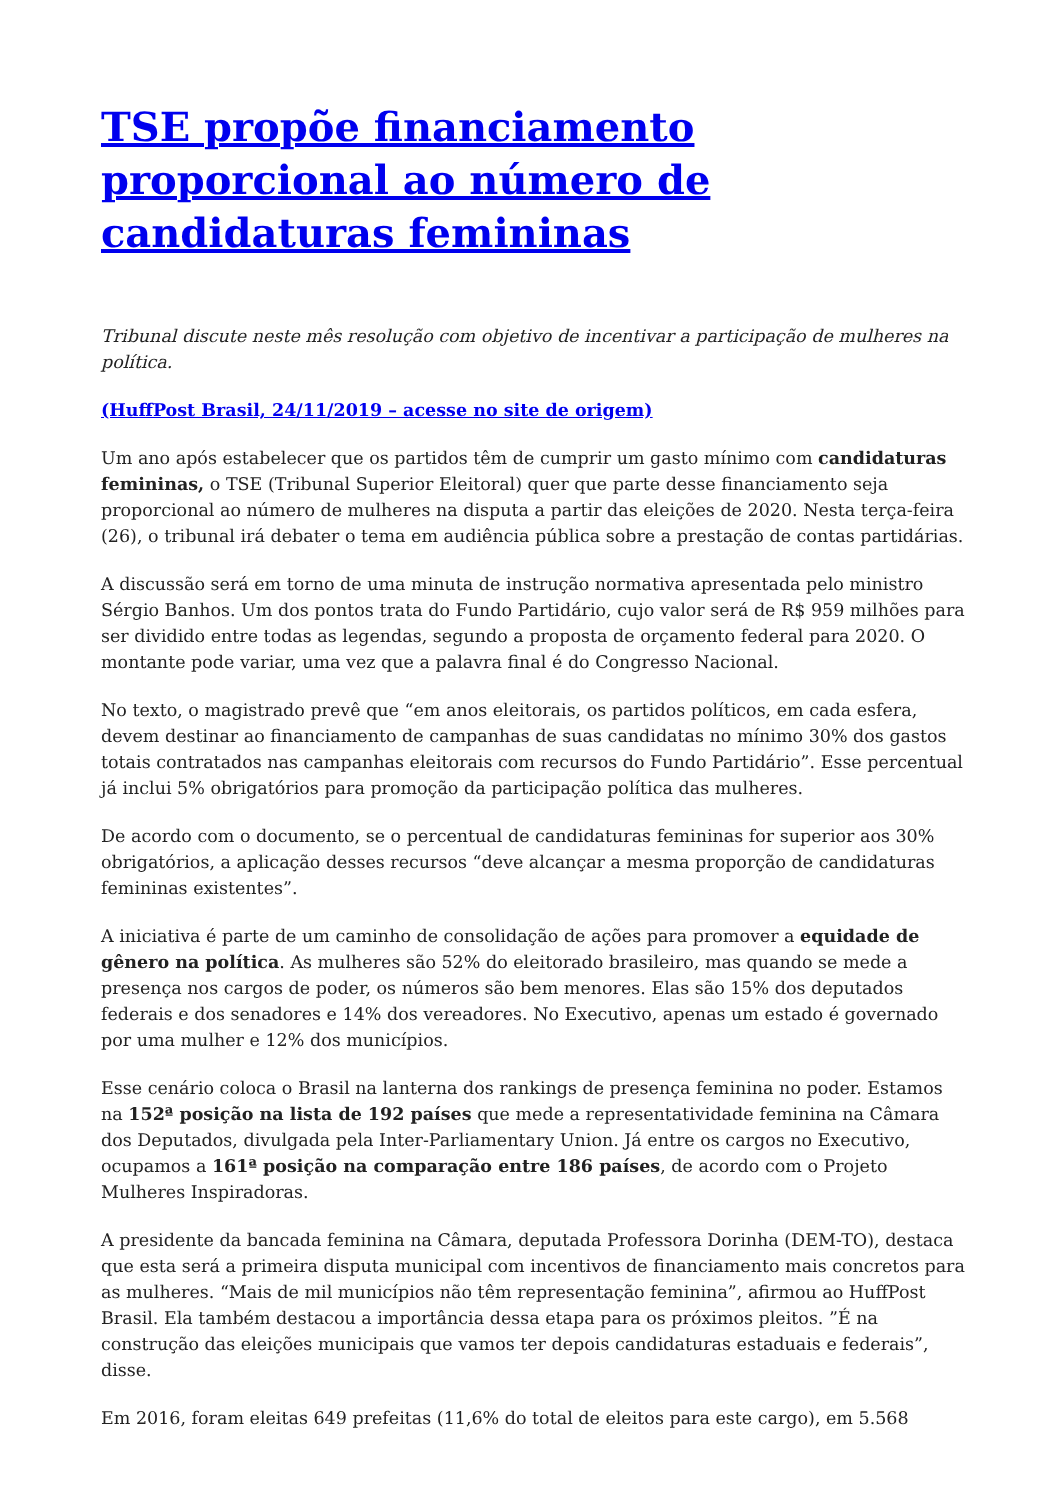TSE propõe financiamento proporcional ao número de candidaturas femininas
Tribunal discute neste mês resolução com objetivo de incentivar a participação de mulheres na política.
(HuffPost Brasil, 24/11/2019 – acesse no site de origem)
Um ano após estabelecer que os partidos têm de cumprir um gasto mínimo com candidaturas femininas, o TSE (Tribunal Superior Eleitoral) quer que parte desse financiamento seja proporcional ao número de mulheres na disputa a partir das eleições de 2020. Nesta terça-feira (26), o tribunal irá debater o tema em audiência pública sobre a prestação de contas partidárias.
A discussão será em torno de uma minuta de instrução normativa apresentada pelo ministro Sérgio Banhos. Um dos pontos trata do Fundo Partidário, cujo valor será de R$ 959 milhões para ser dividido entre todas as legendas, segundo a proposta de orçamento federal para 2020. O montante pode variar, uma vez que a palavra final é do Congresso Nacional.
No texto, o magistrado prevê que “em anos eleitorais, os partidos políticos, em cada esfera, devem destinar ao financiamento de campanhas de suas candidatas no mínimo 30% dos gastos totais contratados nas campanhas eleitorais com recursos do Fundo Partidário”. Esse percentual já inclui 5% obrigatórios para promoção da participação política das mulheres.
De acordo com o documento, se o percentual de candidaturas femininas for superior aos 30% obrigatórios, a aplicação desses recursos “deve alcançar a mesma proporção de candidaturas femininas existentes”.
A iniciativa é parte de um caminho de consolidação de ações para promover a equidade de gênero na política. As mulheres são 52% do eleitorado brasileiro, mas quando se mede a presença nos cargos de poder, os números são bem menores. Elas são 15% dos deputados federais e dos senadores e 14% dos vereadores. No Executivo, apenas um estado é governado por uma mulher e 12% dos municípios.
Esse cenário coloca o Brasil na lanterna dos rankings de presença feminina no poder. Estamos na 152ª posição na lista de 192 países que mede a representatividade feminina na Câmara dos Deputados, divulgada pela Inter-Parliamentary Union. Já entre os cargos no Executivo, ocupamos a 161ª posição na comparação entre 186 países, de acordo com o Projeto Mulheres Inspiradoras.
A presidente da bancada feminina na Câmara, deputada Professora Dorinha (DEM-TO), destaca que esta será a primeira disputa municipal com incentivos de financiamento mais concretos para as mulheres. “Mais de mil municípios não têm representação feminina”, afirmou ao HuffPost Brasil. Ela também destacou a importância dessa etapa para os próximos pleitos. ”É na construção das eleições municipais que vamos ter depois candidaturas estaduais e federais”, disse.
Em 2016, foram eleitas 649 prefeitas (11,6% do total de eleitos para este cargo), em 5.568